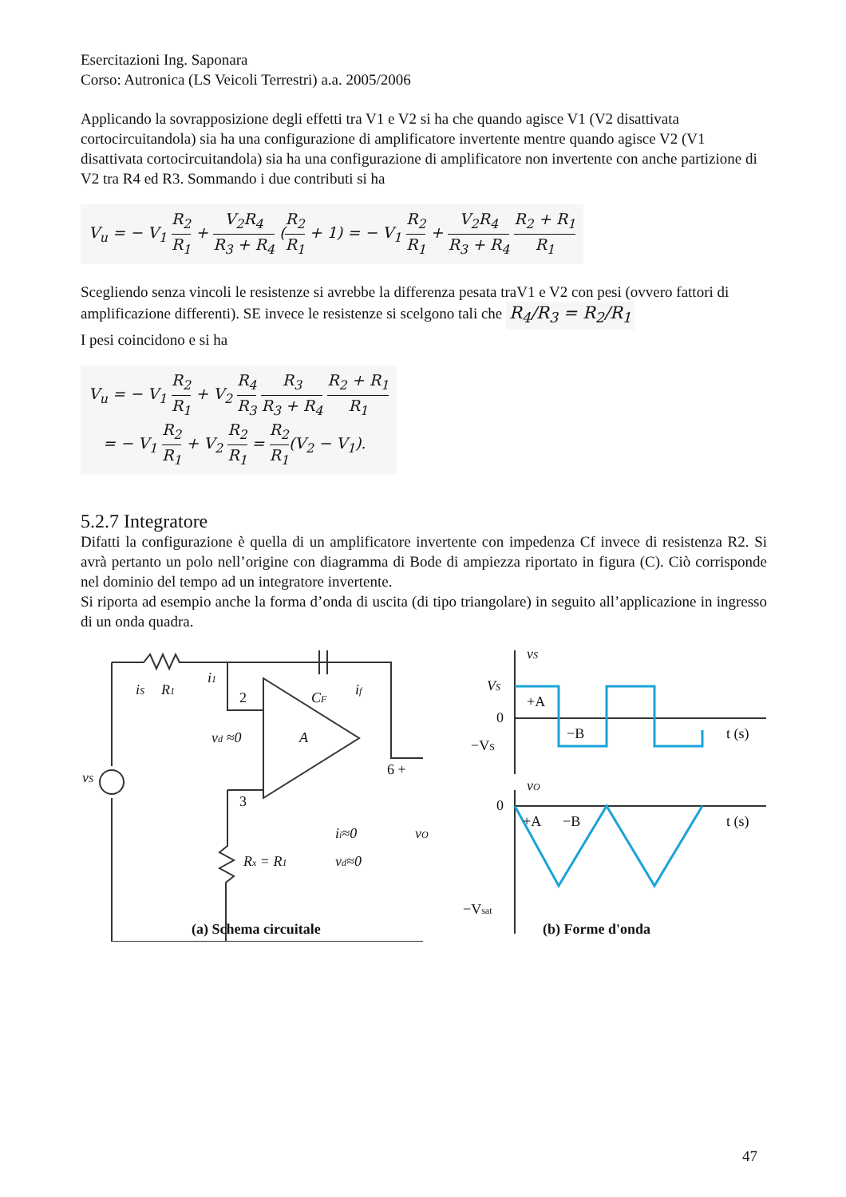Esercitazioni Ing. Saponara
Corso: Autronica (LS Veicoli Terrestri) a.a. 2005/2006
Applicando la sovrapposizione degli effetti tra V1 e V2 si ha che quando agisce V1 (V2 disattivata cortocircuitandola) sia ha una configurazione di amplificatore invertente mentre quando agisce V2 (V1 disattivata cortocircuitandola) sia ha una configurazione di amplificatore non invertente con anche partizione di V2 tra R4 ed R3. Sommando i due contributi si ha
V<sub>u</sub> = − V<sub>1</sub> R<sub>2</sub> R<sub>1</sub> + V<sub>2</sub>R<sub>4</sub> R<sub>3</sub> + R<sub>4</sub> (R<sub>2</sub> R<sub>1</sub> + 1) = − V<sub>1</sub> R<sub>2</sub> R<sub>1</sub> + V<sub>2</sub>R<sub>4</sub> R<sub>3</sub> + R<sub>4</sub> R<sub>2</sub> + R<sub>1</sub> R<sub>1</sub>
Scegliendo senza vincoli le resistenze si avrebbe la differenza pesata traV1 e V2 con pesi (ovvero fattori di amplificazione differenti). SE invece le resistenze si scelgono tali che R<sub>4</sub>/R<sub>3</sub> = R<sub>2</sub>/R<sub>1</sub>
I pesi coincidono e si ha
V<sub>u</sub> = − V<sub>1</sub> R<sub>2</sub> R<sub>1</sub> + V<sub>2</sub> R<sub>4</sub> R<sub>3</sub> R<sub>3</sub> R<sub>3</sub> + R<sub>4</sub> R<sub>2</sub> + R<sub>1</sub> R<sub>1</sub>
= − V<sub>1</sub> R<sub>2</sub> R<sub>1</sub> + V<sub>2</sub> R<sub>2</sub> R<sub>1</sub> = R<sub>2</sub> R<sub>1</sub>(V<sub>2</sub> − V<sub>1</sub>).
5.2.7 Integratore
Difatti la configurazione è quella di un amplificatore invertente con impedenza Cf invece di resistenza R2. Si avrà pertanto un polo nell’origine con diagramma di Bode di ampiezza riportato in figura (C). Ciò corrisponde nel dominio del tempo ad un integratore invertente.
Si riporta ad esempio anche la forma d’onda di uscita (di tipo triangolare) in seguito all’applicazione in ingresso di un onda quadra.
iS
R1
i1
2
CF
if
vd ≈0
A
6 +
3
vS
Rx = R1
ii≈0
vO
vd≈0
(a) Schema circuitale
vS
VS
+A
0
−B
t (s)
−VS
vO
0
+A
−B
t (s)
−Vsat
(b) Forme d'onda
47